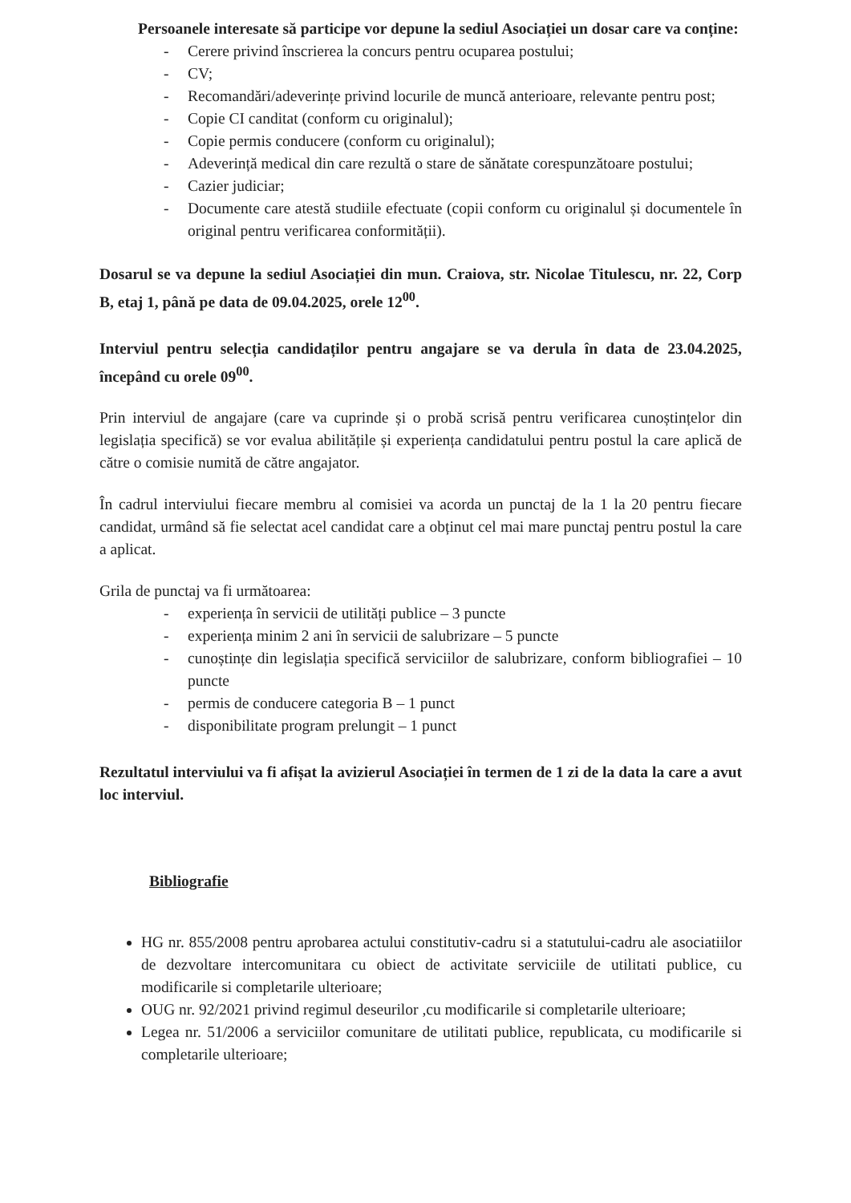Persoanele interesate să participe vor depune la sediul Asociației un dosar care va conține:
- Cerere privind înscrierea la concurs pentru ocuparea postului;
- CV;
- Recomandări/adeverințe privind locurile de muncă anterioare, relevante pentru post;
- Copie CI canditat (conform cu originalul);
- Copie permis conducere (conform cu originalul);
- Adeverință medical din care rezultă o stare de sănătate corespunzătoare postului;
- Cazier judiciar;
- Documente care atestă studiile efectuate (copii conform cu originalul și documentele în original pentru verificarea conformității).
Dosarul se va depune la sediul Asociației din mun. Craiova, str. Nicolae Titulescu, nr. 22, Corp B, etaj 1, până pe data de 09.04.2025, orele 12<sup>00</sup>.
Interviul pentru selecția candidaților pentru angajare se va derula în data de 23.04.2025, începând cu orele 09<sup>00</sup>.
Prin interviul de angajare (care va cuprinde și o probă scrisă pentru verificarea cunoștințelor din legislația specifică) se vor evalua abilitățile și experiența candidatului pentru postul la care aplică de către o comisie numită de către angajator.
În cadrul interviului fiecare membru al comisiei va acorda un punctaj de la 1 la 20 pentru fiecare candidat, urmând să fie selectat acel candidat care a obținut cel mai mare punctaj pentru postul la care a aplicat.
Grila de punctaj va fi următoarea:
- experiența în servicii de utilități publice – 3 puncte
- experiența minim 2 ani în servicii de salubrizare – 5 puncte
- cunoștințe din legislația specifică serviciilor de salubrizare, conform bibliografiei – 10 puncte
- permis de conducere categoria B – 1 punct
- disponibilitate program prelungit – 1 punct
Rezultatul interviului va fi afișat la avizierul Asociației în termen de 1 zi de la data la care a avut loc interviul.
Bibliografie
HG nr. 855/2008 pentru aprobarea actului constitutiv-cadru si a statutului-cadru ale asociatiilor de dezvoltare intercomunitara cu obiect de activitate serviciile de utilitati publice, cu modificarile si completarile ulterioare;
OUG nr. 92/2021 privind regimul deseurilor ,cu modificarile si completarile ulterioare;
Legea nr. 51/2006 a serviciilor comunitare de utilitati publice, republicata, cu modificarile si completarile ulterioare;